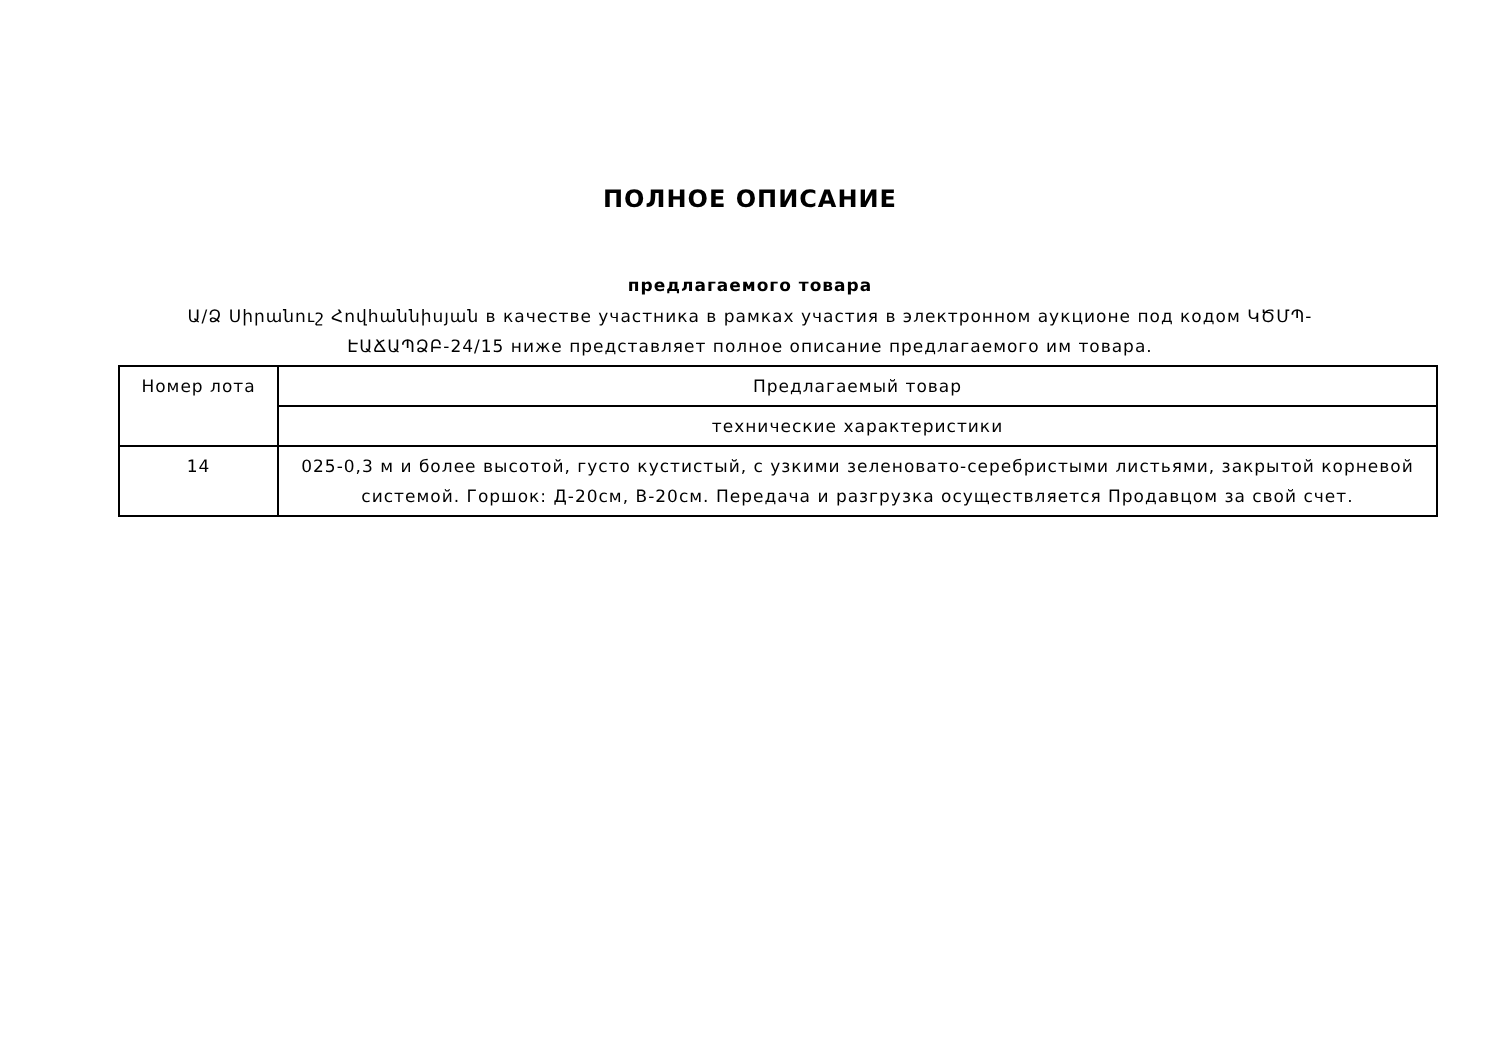ПОЛНОЕ ОПИСАНИЕ
предлагаемого товара
Ա/Ձ Սիրանուշ Հովհաննիսյան в качестве участника в рамках участия в электронном аукционе под кодом ԿԾՄՊ-ԷԱՃԱՊՁԲ-24/15 ниже представляет полное описание предлагаемого им товара.
| Номер лота | Предлагаемый товар |
| --- | --- |
| | технические характеристики |
| 14 | 025-0,3 м и более высотой, густо кустистый, с узкими зеленовато-серебристыми листьями, закрытой корневой системой. Горшок: Д-20см, В-20см. Передача и разгрузка осуществляется Продавцом за свой счет. |